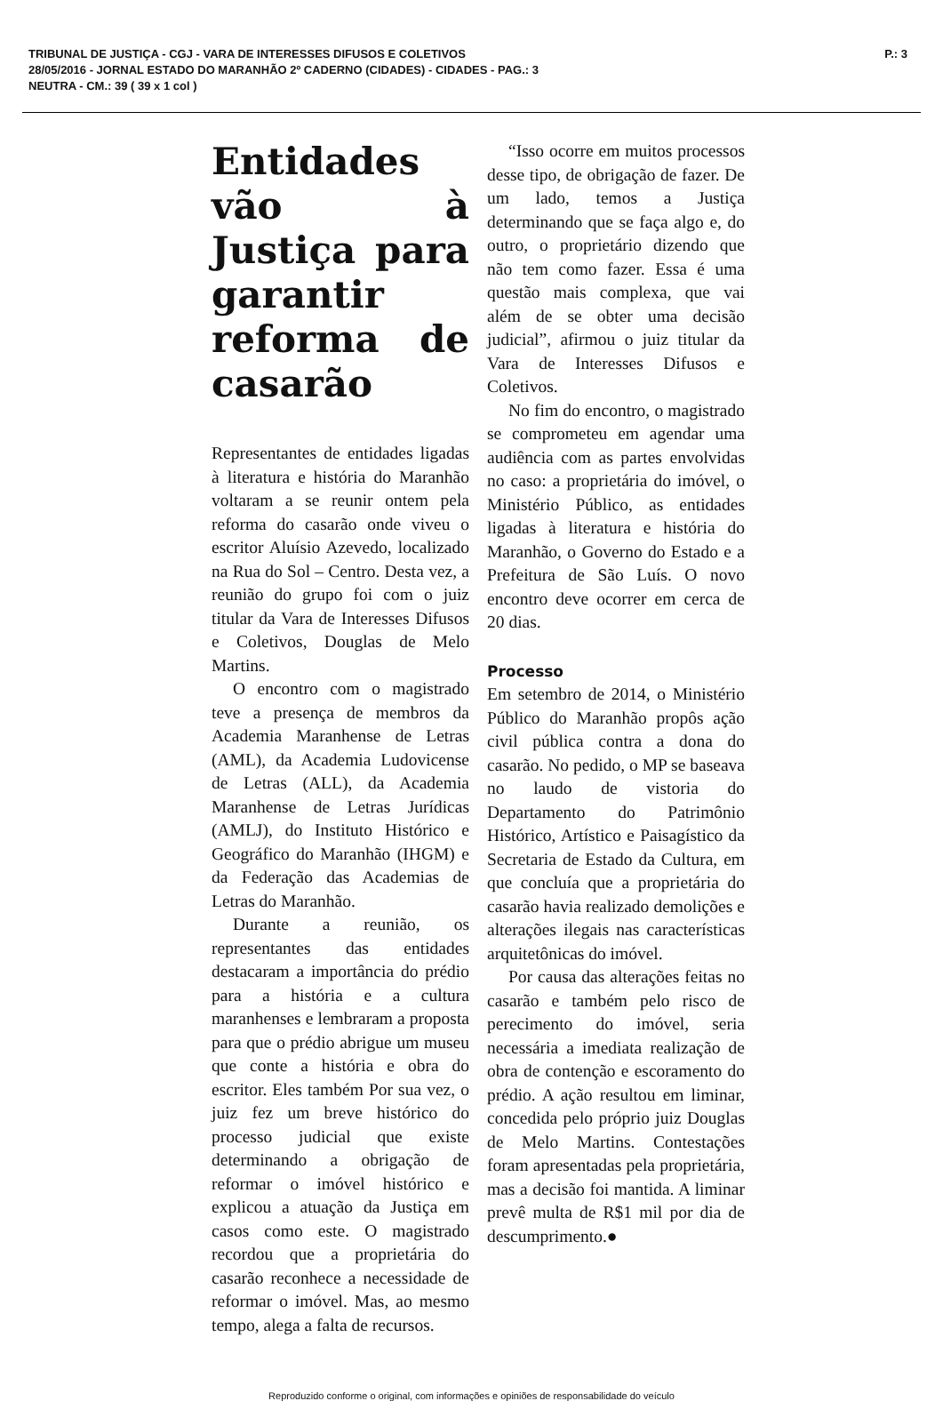TRIBUNAL DE JUSTIÇA - CGJ - VARA DE INTERESSES DIFUSOS E COLETIVOS
28/05/2016 - JORNAL ESTADO DO MARANHÃO 2º CADERNO (CIDADES) - CIDADES - PAG.: 3
NEUTRA - CM.: 39 ( 39 x 1 col )
P.: 3
Entidades vão à Justiça para garantir reforma de casarão
Representantes de entidades ligadas à literatura e história do Maranhão voltaram a se reunir ontem pela reforma do casarão onde viveu o escritor Aluísio Azevedo, localizado na Rua do Sol – Centro. Desta vez, a reunião do grupo foi com o juiz titular da Vara de Interesses Difusos e Coletivos, Douglas de Melo Martins.
O encontro com o magistrado teve a presença de membros da Academia Maranhense de Letras (AML), da Academia Ludovicense de Letras (ALL), da Academia Maranhense de Letras Jurídicas (AMLJ), do Instituto Histórico e Geográfico do Maranhão (IHGM) e da Federação das Academias de Letras do Maranhão.
Durante a reunião, os representantes das entidades destacaram a importância do prédio para a história e a cultura maranhenses e lembraram a proposta para que o prédio abrigue um museu que conte a história e obra do escritor. Eles também Por sua vez, o juiz fez um breve histórico do processo judicial que existe determinando a obrigação de reformar o imóvel histórico e explicou a atuação da Justiça em casos como este. O magistrado recordou que a proprietária do casarão reconhece a necessidade de reformar o imóvel. Mas, ao mesmo tempo, alega a falta de recursos.
“Isso ocorre em muitos processos desse tipo, de obrigação de fazer. De um lado, temos a Justiça determinando que se faça algo e, do outro, o proprietário dizendo que não tem como fazer. Essa é uma questão mais complexa, que vai além de se obter uma decisão judicial”, afirmou o juiz titular da Vara de Interesses Difusos e Coletivos.
No fim do encontro, o magistrado se comprometeu em agendar uma audiência com as partes envolvidas no caso: a proprietária do imóvel, o Ministério Público, as entidades ligadas à literatura e história do Maranhão, o Governo do Estado e a Prefeitura de São Luís. O novo encontro deve ocorrer em cerca de 20 dias.
Processo
Em setembro de 2014, o Ministério Público do Maranhão propôs ação civil pública contra a dona do casarão. No pedido, o MP se baseava no laudo de vistoria do Departamento do Patrimônio Histórico, Artístico e Paisagístico da Secretaria de Estado da Cultura, em que concluía que a proprietária do casarão havia realizado demolições e alterações ilegais nas características arquitetônicas do imóvel.
Por causa das alterações feitas no casarão e também pelo risco de perecimento do imóvel, seria necessária a imediata realização de obra de contenção e escoramento do prédio. A ação resultou em liminar, concedida pelo próprio juiz Douglas de Melo Martins. Contestações foram apresentadas pela proprietária, mas a decisão foi mantida. A liminar prevê multa de R$1 mil por dia de descumprimento.●
Reproduzido conforme o original, com informações e opiniões de responsabilidade do veículo